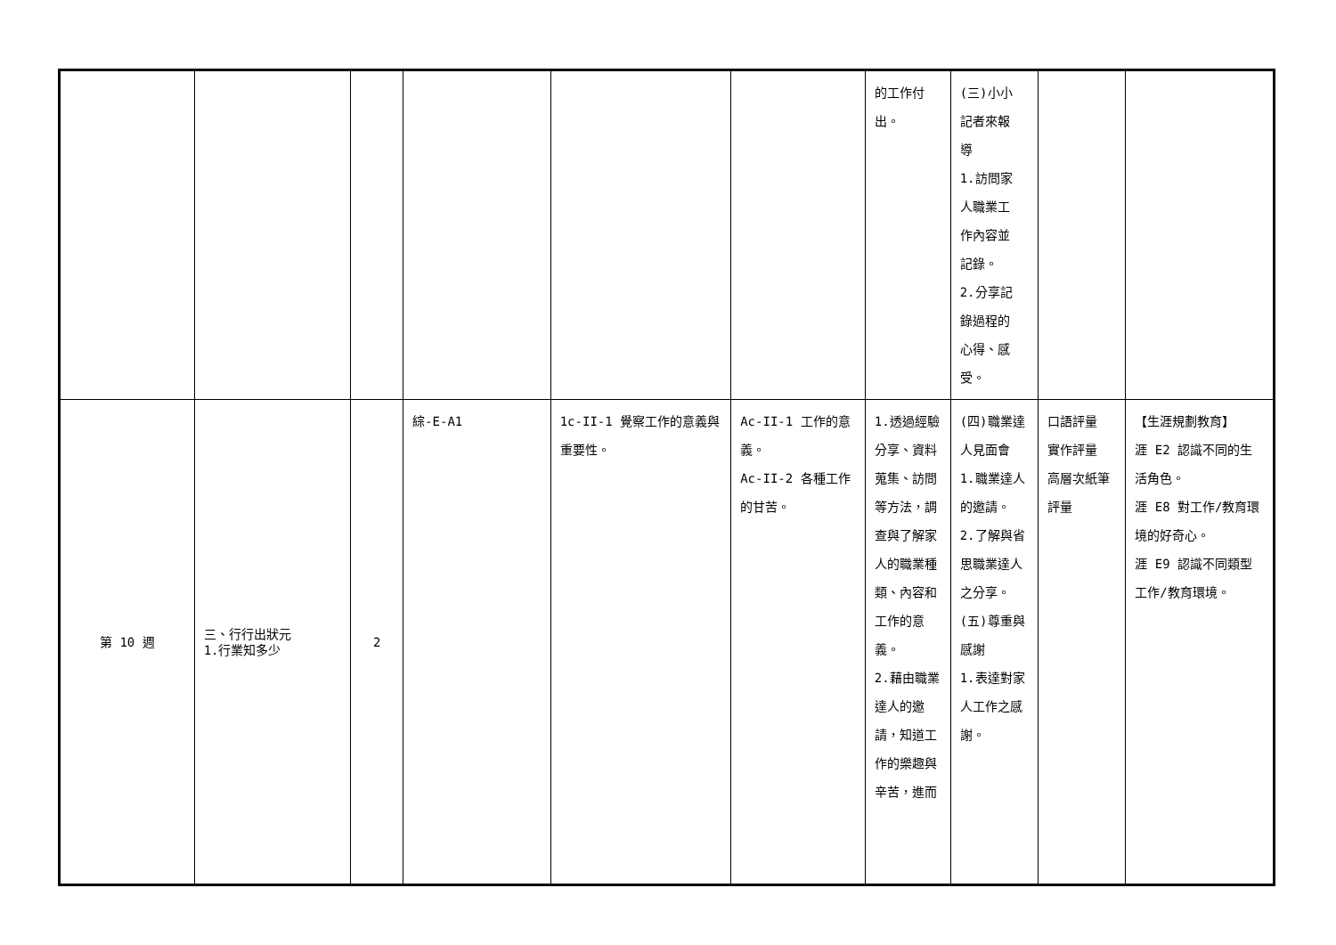| | | | | | | 的工作付 出。 | (三)小小 記者來報 導 1.訪問家 人職業工 作內容並 記錄。 2.分享記 錄過程的 心得、感 受。 | | |
| 第 10 週 | 三、行行出狀元 1.行業知多少 | 2 | 綜-E-A1 | 1c-II-1 覺察工作的意義與重要性。 | Ac-II-1 工作的意義。 Ac-II-2 各種工作的甘苦。 | 1.透過經驗分享、資料蒐集、訪問等方法，調查與了解家人的職業種類、內容和工作的意義。 2.藉由職業達人的邀請，知道工作的樂趣與辛苦，進而 | (四)職業達人見面會 1.職業達人的邀請。 2.了解與省思職業達人 之分享。 (五)尊重與感謝 1.表達對家人工作之感謝。 | 口語評量 實作評量 高層次紙筆評量 | 【生涯規劃教育】 涯 E2 認識不同的生活角色。 涯 E8 對工作/教育環境的好奇心。 涯 E9 認識不同類型工作/教育環境。 |